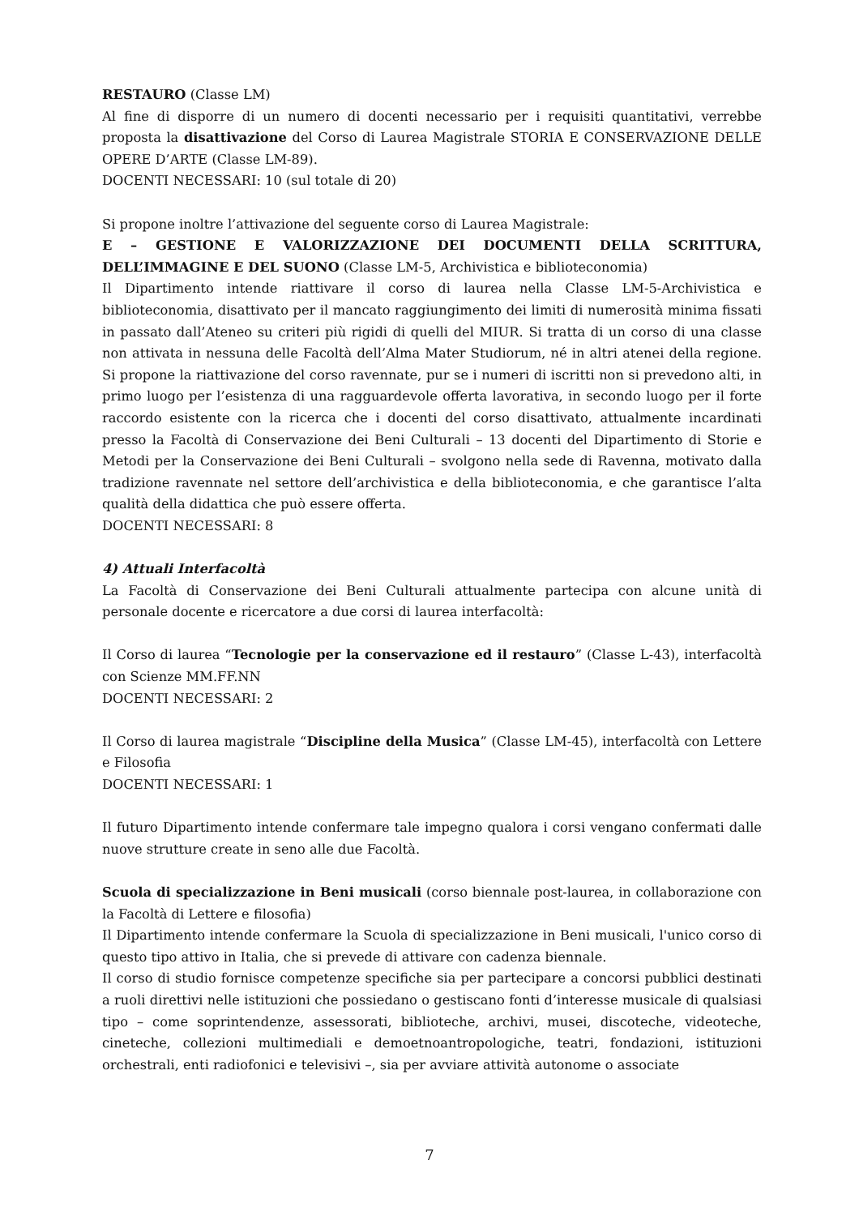RESTAURO (Classe LM)
Al fine di disporre di un numero di docenti necessario per i requisiti quantitativi, verrebbe proposta la disattivazione del Corso di Laurea Magistrale STORIA E CONSERVAZIONE DELLE OPERE D’ARTE (Classe LM-89).
DOCENTI NECESSARI: 10 (sul totale di 20)
Si propone inoltre l’attivazione del seguente corso di Laurea Magistrale:
E – GESTIONE E VALORIZZAZIONE DEI DOCUMENTI DELLA SCRITTURA, DELL’IMMAGINE E DEL SUONO (Classe LM-5, Archivistica e biblioteconomia)
Il Dipartimento intende riattivare il corso di laurea nella Classe LM-5-Archivistica e biblioteconomia, disattivato per il mancato raggiungimento dei limiti di numerosità minima fissati in passato dall’Ateneo su criteri più rigidi di quelli del MIUR. Si tratta di un corso di una classe non attivata in nessuna delle Facoltà dell’Alma Mater Studiorum, né in altri atenei della regione. Si propone la riattivazione del corso ravennate, pur se i numeri di iscritti non si prevedono alti, in primo luogo per l’esistenza di una ragguardevole offerta lavorativa, in secondo luogo per il forte raccordo esistente con la ricerca che i docenti del corso disattivato, attualmente incardinati presso la Facoltà di Conservazione dei Beni Culturali – 13 docenti del Dipartimento di Storie e Metodi per la Conservazione dei Beni Culturali – svolgono nella sede di Ravenna, motivato dalla tradizione ravennate nel settore dell’archivistica e della biblioteconomia, e che garantisce l’alta qualità della didattica che può essere offerta.
DOCENTI NECESSARI: 8
4) Attuali Interfacoltà
La Facoltà di Conservazione dei Beni Culturali attualmente partecipa con alcune unità di personale docente e ricercatore a due corsi di laurea interfacoltà:
Il Corso di laurea “Tecnologie per la conservazione ed il restauro” (Classe L-43), interfacoltà con Scienze MM.FF.NN
DOCENTI NECESSARI: 2
Il Corso di laurea magistrale “Discipline della Musica” (Classe LM-45), interfacoltà con Lettere e Filosofia
DOCENTI NECESSARI: 1
Il futuro Dipartimento intende confermare tale impegno qualora i corsi vengano confermati dalle nuove strutture create in seno alle due Facoltà.
Scuola di specializzazione in Beni musicali (corso biennale post-laurea, in collaborazione con la Facoltà di Lettere e filosofia)
Il Dipartimento intende confermare la Scuola di specializzazione in Beni musicali, l'unico corso di questo tipo attivo in Italia, che si prevede di attivare con cadenza biennale.
Il corso di studio fornisce competenze specifiche sia per partecipare a concorsi pubblici destinati a ruoli direttivi nelle istituzioni che possiedano o gestiscano fonti d’interesse musicale di qualsiasi tipo – come soprintendenze, assessorati, biblioteche, archivi, musei, discoteche, videoteche, cineteche, collezioni multimediali e demoetnoantropologiche, teatri, fondazioni, istituzioni orchestrali, enti radiofonici e televisivi –, sia per avviare attività autonome o associate
7